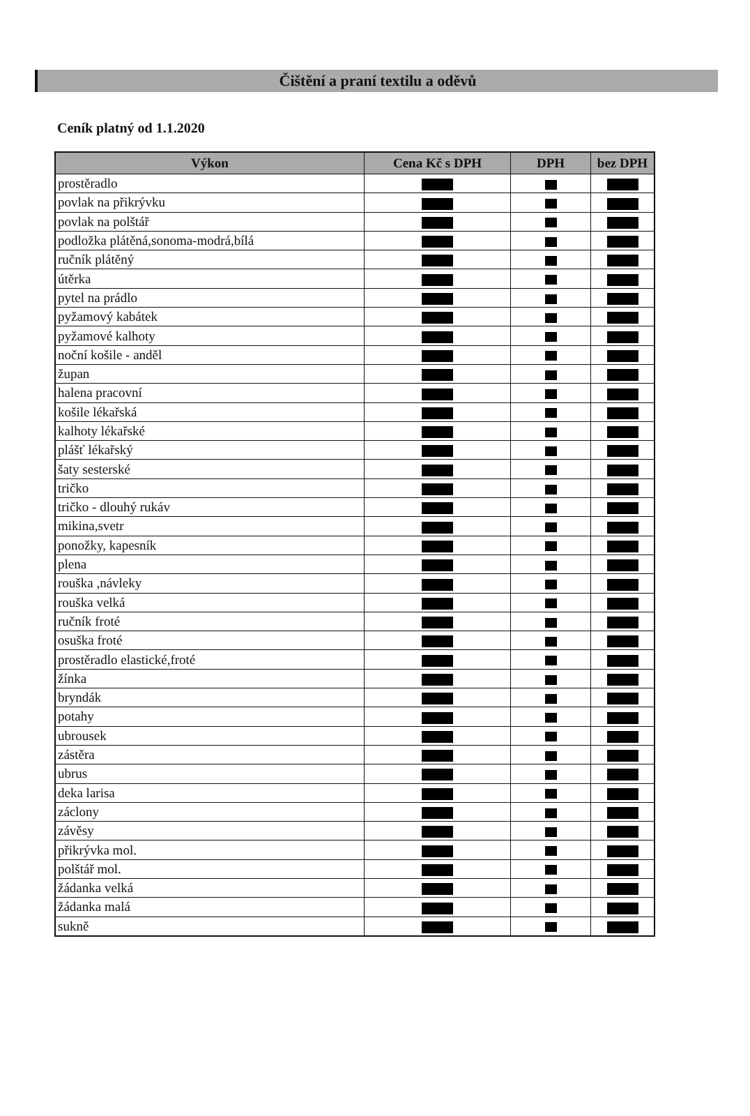Čištění a praní textilu a oděvů
Ceník platný od 1.1.2020
| Výkon | Cena Kč s DPH | DPH | bez DPH |
| --- | --- | --- | --- |
| prostěradlo | | | |
| povlak na přikrývku | | | |
| povlak na polštář | | | |
| podložka plátěná,sonoma-modrá,bílá | | | |
| ručník plátěný | | | |
| útěrka | | | |
| pytel na prádlo | | | |
| pyžamový kabátek | | | |
| pyžamové kalhoty | | | |
| noční košile - anděl | | | |
| župan | | | |
| halena pracovní | | | |
| košile lékařská | | | |
| kalhoty lékařské | | | |
| plášť lékařský | | | |
| šaty sesterské | | | |
| tričko | | | |
| tričko - dlouhý rukáv | | | |
| mikina,svetr | | | |
| ponožky, kapesník | | | |
| plena | | | |
| rouška ,návleky | | | |
| rouška velká | | | |
| ručník froté | | | |
| osuška froté | | | |
| prostěradlo elastické,froté | | | |
| žínka | | | |
| bryndák | | | |
| potahy | | | |
| ubrousek | | | |
| zástěra | | | |
| ubrus | | | |
| deka larisa | | | |
| záclony | | | |
| závěsy | | | |
| přikrývka mol. | | | |
| polštář mol. | | | |
| žádanka velká | | | |
| žádanka malá | | | |
| sukně | | | |